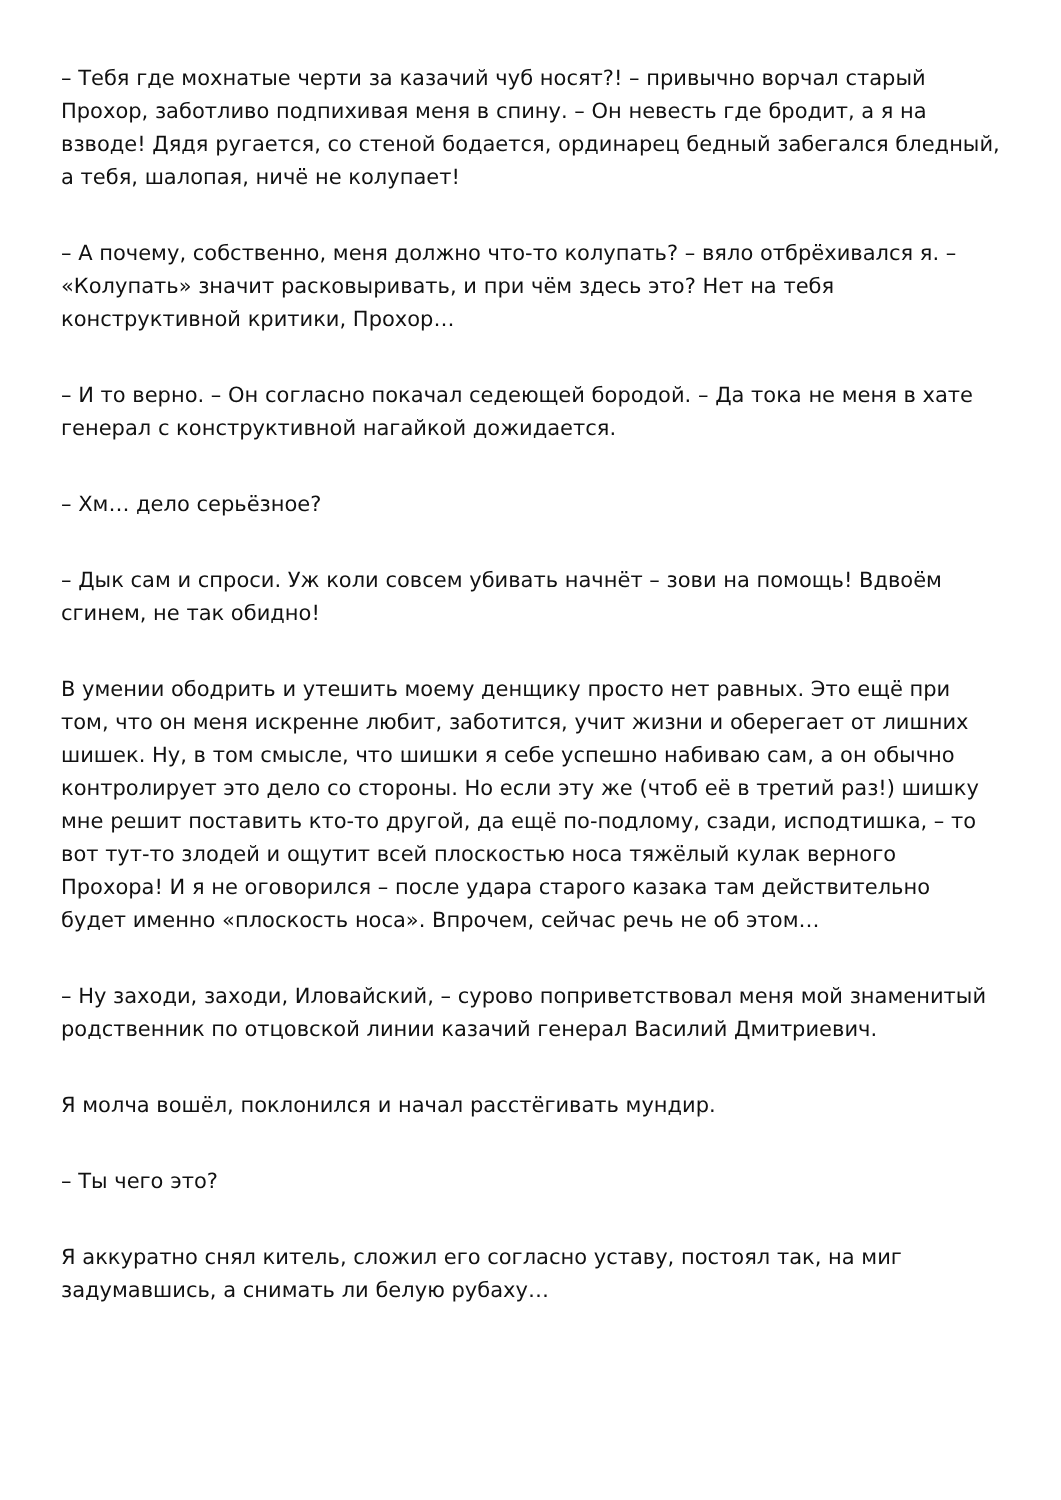– Тебя где мохнатые черти за казачий чуб носят?! – привычно ворчал старый Прохор, заботливо подпихивая меня в спину. – Он невесть где бродит, а я на взводе! Дядя ругается, со стеной бодается, ординарец бедный забегался бледный, а тебя, шалопая, ничё не колупает!
– А почему, собственно, меня должно что-то колупать? – вяло отбрёхивался я. – «Колупать» значит расковыривать, и при чём здесь это? Нет на тебя конструктивной критики, Прохор…
– И то верно. – Он согласно покачал седеющей бородой. – Да тока не меня в хате генерал с конструктивной нагайкой дожидается.
– Хм… дело серьёзное?
– Дык сам и спроси. Уж коли совсем убивать начнёт – зови на помощь! Вдвоём сгинем, не так обидно!
В умении ободрить и утешить моему денщику просто нет равных. Это ещё при том, что он меня искренне любит, заботится, учит жизни и оберегает от лишних шишек. Ну, в том смысле, что шишки я себе успешно набиваю сам, а он обычно контролирует это дело со стороны. Но если эту же (чтоб её в третий раз!) шишку мне решит поставить кто-то другой, да ещё по-подлому, сзади, исподтишка, – то вот тут-то злодей и ощутит всей плоскостью носа тяжёлый кулак верного Прохора! И я не оговорился – после удара старого казака там действительно будет именно «плоскость носа». Впрочем, сейчас речь не об этом…
– Ну заходи, заходи, Иловайский, – сурово поприветствовал меня мой знаменитый родственник по отцовской линии казачий генерал Василий Дмитриевич.
Я молча вошёл, поклонился и начал расстёгивать мундир.
– Ты чего это?
Я аккуратно снял китель, сложил его согласно уставу, постоял так, на миг задумавшись, а снимать ли белую рубаху…